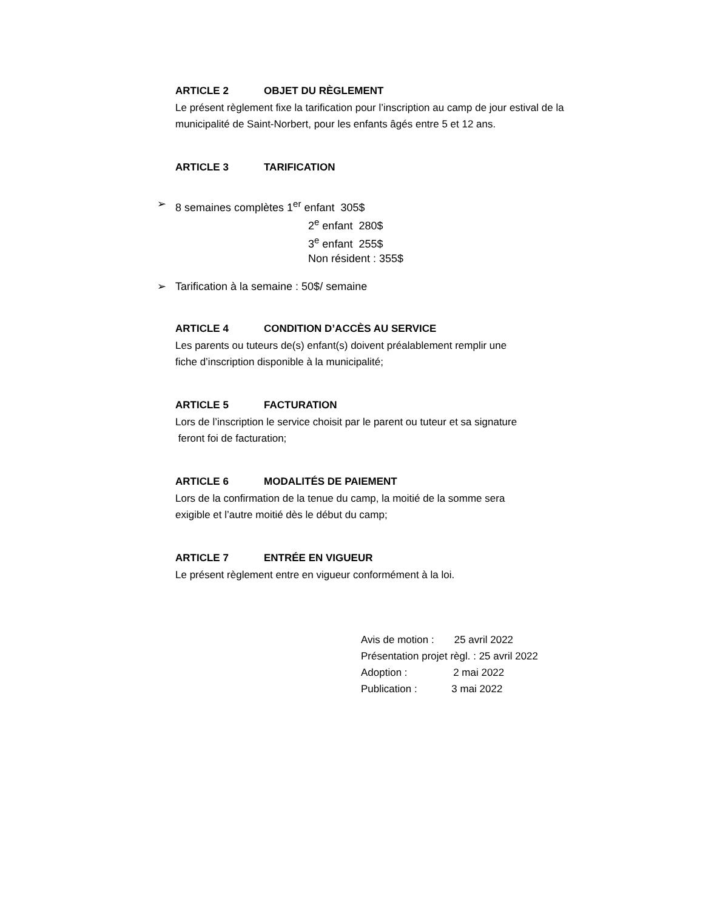ARTICLE 2 OBJET DU RÈGLEMENT
Le présent règlement fixe la tarification pour l’inscription au camp de jour estival de la municipalité de Saint-Norbert, pour les enfants âgés entre 5 et 12 ans.
ARTICLE 3 TARIFICATION
➢ 8 semaines complètes 1<sup>er</sup> enfant 305$
2<sup>e</sup> enfant 280$
3<sup>e</sup> enfant 255$
Non résident : 355$
➢ Tarification à la semaine : 50$/ semaine
ARTICLE 4 CONDITION D’ACCÈS AU SERVICE
Les parents ou tuteurs de(s) enfant(s) doivent préalablement remplir une
fiche d’inscription disponible à la municipalité;
ARTICLE 5 FACTURATION
Lors de l’inscription le service choisit par le parent ou tuteur et sa signature
feront foi de facturation;
ARTICLE 6 MODALITÉS DE PAIEMENT
Lors de la confirmation de la tenue du camp, la moitié de la somme sera
exigible et l’autre moitié dès le début du camp;
ARTICLE 7 ENTRÉE EN VIGUEUR
Le présent règlement entre en vigueur conformément à la loi.
Avis de motion : 25 avril 2022
Présentation projet règl. : 25 avril 2022
Adoption : 2 mai 2022
Publication : 3 mai 2022